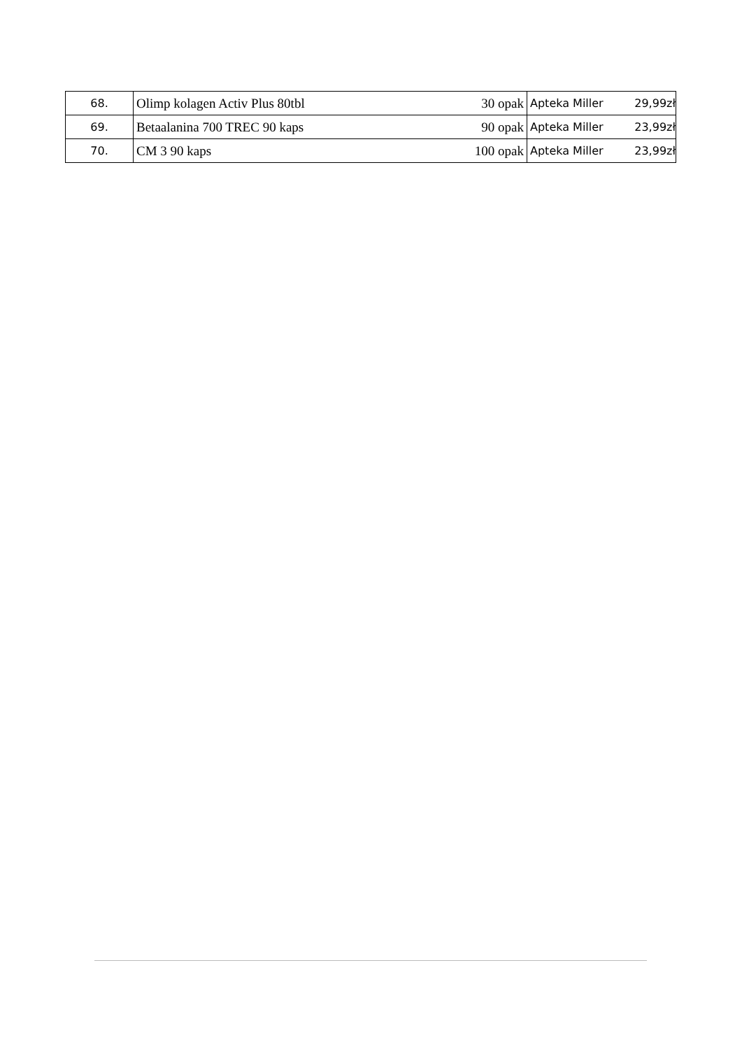| 68. | Olimp kolagen Activ Plus 80tbl | 30 opak | Apteka Miller | 29,99zł |
| 69. | Betaalanina 700 TREC 90 kaps | 90 opak | Apteka Miller | 23,99zł |
| 70. | CM 3 90 kaps | 100 opak | Apteka Miller | 23,99zł |